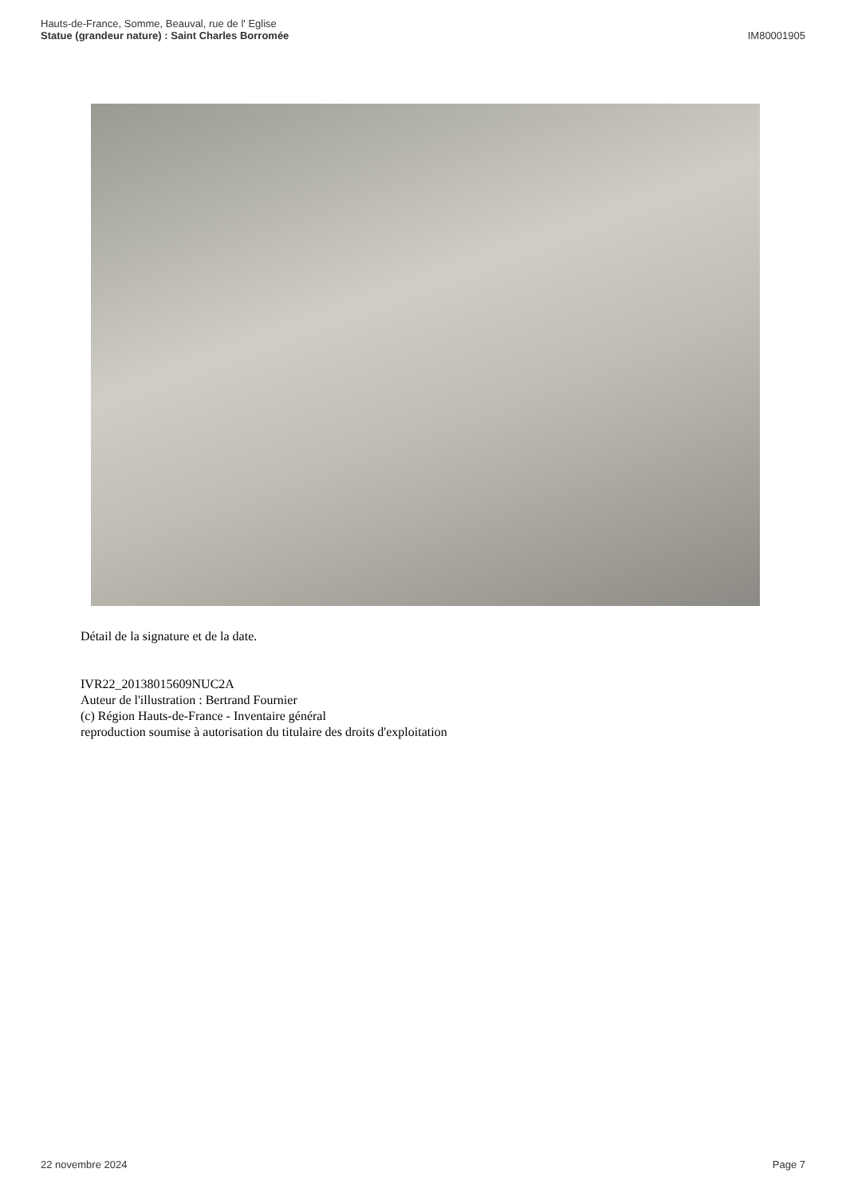Hauts-de-France, Somme, Beauval, rue de l' Eglise
Statue (grandeur nature) : Saint Charles Borromée
IM80001905
Détail de la signature et de la date.
IVR22_20138015609NUC2A
Auteur de l'illustration : Bertrand Fournier
(c) Région Hauts-de-France - Inventaire général
reproduction soumise à autorisation du titulaire des droits d'exploitation
22 novembre 2024 Page 7